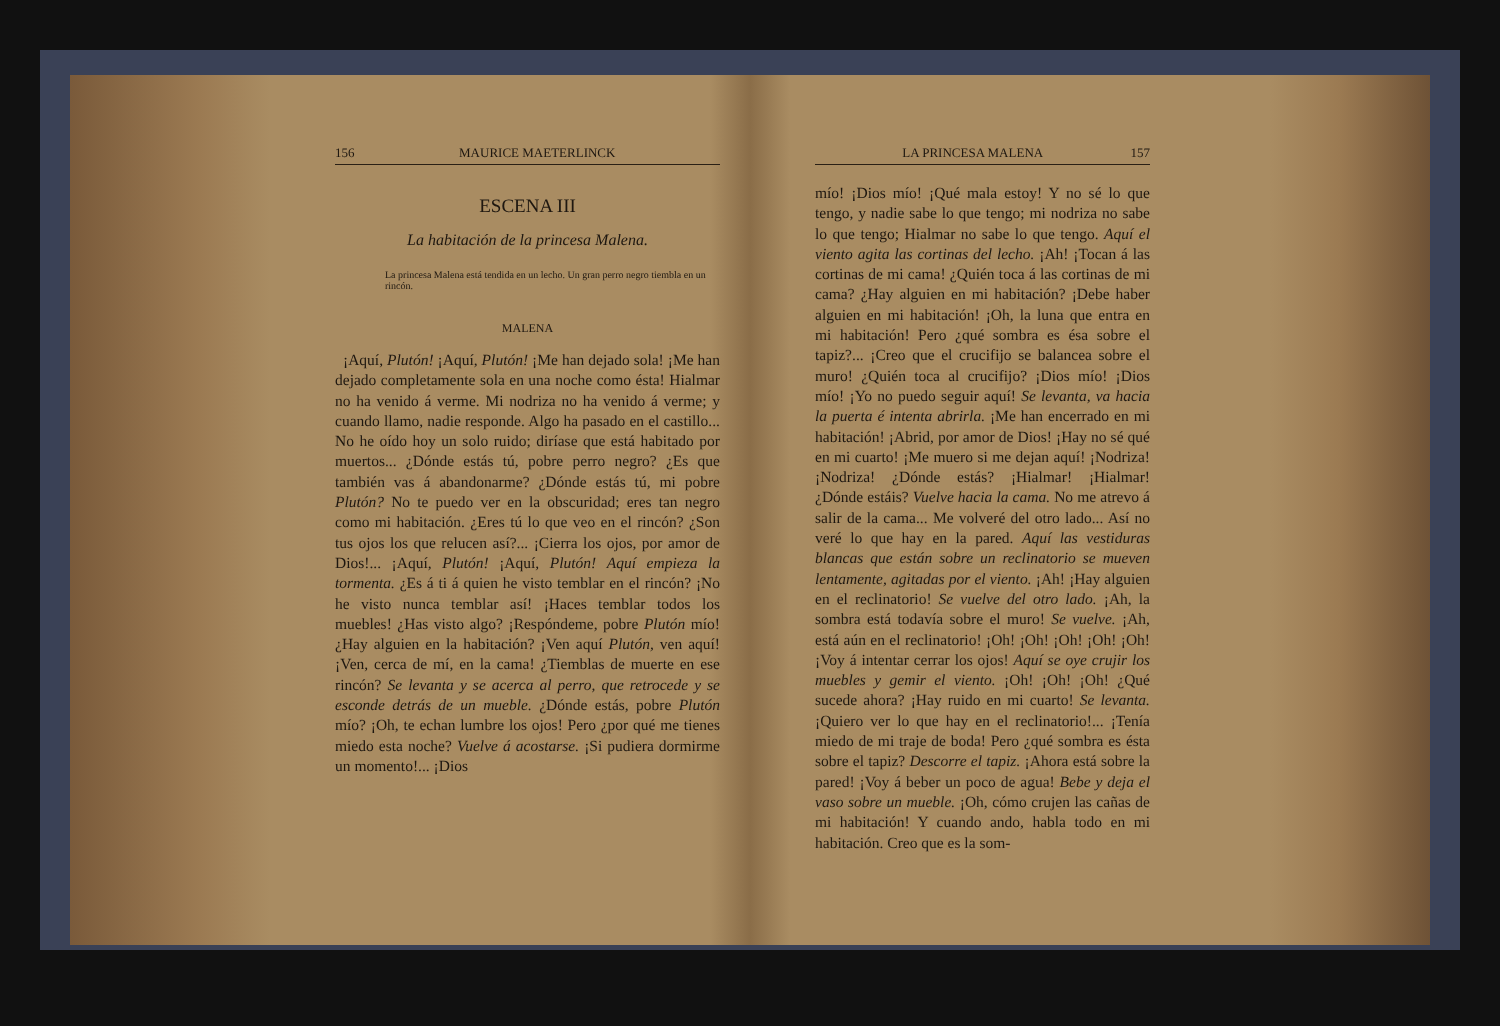156 MAURICE MAETERLINCK
ESCENA III
La habitación de la princesa Malena.
La princesa Malena está tendida en un lecho. Un gran perro negro tiembla en un rincón.
MALENA
¡Aquí, Plutón! ¡Aquí, Plutón! ¡Me han dejado sola! ¡Me han dejado completamente sola en una noche como ésta! Hialmar no ha venido á verme. Mi nodriza no ha venido á verme; y cuando llamo, nadie responde. Algo ha pasado en el castillo... No he oído hoy un solo ruido; diríase que está habitado por muertos... ¿Dónde estás tú, pobre perro negro? ¿Es que también vas á abandonarme? ¿Dónde estás tú, mi pobre Plutón? No te puedo ver en la obscuridad; eres tan negro como mi habitación. ¿Eres tú lo que veo en el rincón? ¿Son tus ojos los que relucen así?... ¡Cierra los ojos, por amor de Dios!... ¡Aquí, Plutón! ¡Aquí, Plutón! Aquí empieza la tormenta. ¿Es á ti á quien he visto temblar en el rincón? ¡No he visto nunca temblar así! ¡Haces temblar todos los muebles! ¿Has visto algo? ¡Respóndeme, pobre Plutón mío! ¿Hay alguien en la habitación? ¡Ven aquí Plutón, ven aquí! ¡Ven, cerca de mí, en la cama! ¿Tiemblas de muerte en ese rincón? Se levanta y se acerca al perro, que retrocede y se esconde detrás de un mueble. ¿Dónde estás, pobre Plutón mío? ¡Oh, te echan lumbre los ojos! Pero ¿por qué me tienes miedo esta noche? Vuelve á acostarse. ¡Si pudiera dormirme un momento!... ¡Dios
LA PRINCESA MALENA 157
mío! ¡Dios mío! ¡Qué mala estoy! Y no sé lo que tengo, y nadie sabe lo que tengo; mi nodriza no sabe lo que tengo; Hialmar no sabe lo que tengo. Aquí el viento agita las cortinas del lecho. ¡Ah! ¡Tocan á las cortinas de mi cama! ¿Quién toca á las cortinas de mi cama? ¿Hay alguien en mi habitación? ¡Debe haber alguien en mi habitación! ¡Oh, la luna que entra en mi habitación! Pero ¿qué sombra es ésa sobre el tapiz?... ¡Creo que el crucifijo se balancea sobre el muro! ¿Quién toca al crucifijo? ¡Dios mío! ¡Dios mío! ¡Yo no puedo seguir aquí! Se levanta, va hacia la puerta é intenta abrirla. ¡Me han encerrado en mi habitación! ¡Abrid, por amor de Dios! ¡Hay no sé qué en mi cuarto! ¡Me muero si me dejan aquí! ¡Nodriza! ¡Nodriza! ¿Dónde estás? ¡Hialmar! ¡Hialmar! ¿Dónde estáis? Vuelve hacia la cama. No me atrevo á salir de la cama... Me volveré del otro lado... Así no veré lo que hay en la pared. Aquí las vestiduras blancas que están sobre un reclinatorio se mueven lentamente, agitadas por el viento. ¡Ah! ¡Hay alguien en el reclinatorio! Se vuelve del otro lado. ¡Ah, la sombra está todavía sobre el muro! Se vuelve. ¡Ah, está aún en el reclinatorio! ¡Oh! ¡Oh! ¡Oh! ¡Oh! ¡Oh! ¡Voy á intentar cerrar los ojos! Aquí se oye crujir los muebles y gemir el viento. ¡Oh! ¡Oh! ¡Oh! ¿Qué sucede ahora? ¡Hay ruido en mi cuarto! Se levanta. ¡Quiero ver lo que hay en el reclinatorio!... ¡Tenía miedo de mi traje de boda! Pero ¿qué sombra es ésta sobre el tapiz? Descorre el tapiz. ¡Ahora está sobre la pared! ¡Voy á beber un poco de agua! Bebe y deja el vaso sobre un mueble. ¡Oh, cómo crujen las cañas de mi habitación! Y cuando ando, habla todo en mi habitación. Creo que es la som-